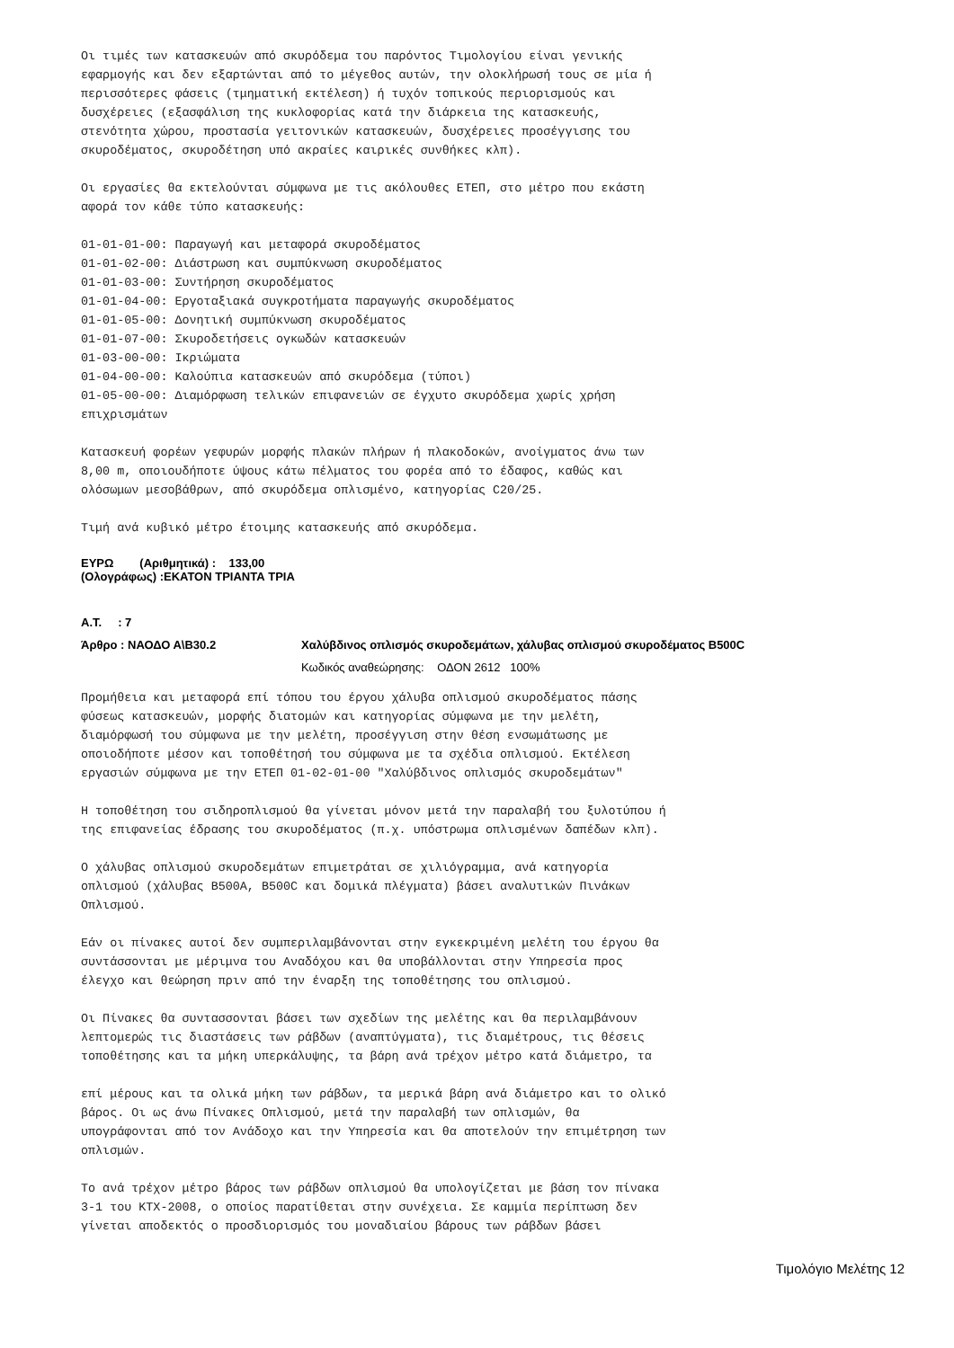Οι τιμές των κατασκευών από σκυρόδεμα του παρόντος Τιμολογίου είναι γενικής εφαρμογής και δεν εξαρτώνται από το μέγεθος αυτών, την ολοκλήρωσή τους σε μία ή περισσότερες φάσεις (τμηματική εκτέλεση) ή τυχόν τοπικούς περιορισμούς και δυσχέρειες (εξασφάλιση της κυκλοφορίας κατά την διάρκεια της κατασκευής, στενότητα χώρου, προστασία γειτονικών κατασκευών, δυσχέρειες προσέγγισης του σκυροδέματος, σκυροδέτηση υπό ακραίες καιρικές συνθήκες κλπ).
Οι εργασίες θα εκτελούνται σύμφωνα με τις ακόλουθες ΕΤΕΠ, στο μέτρο που εκάστη αφορά τον κάθε τύπο κατασκευής:
01-01-01-00: Παραγωγή και μεταφορά σκυροδέματος 01-01-02-00: Διάστρωση και συμπύκνωση σκυροδέματος 01-01-03-00: Συντήρηση σκυροδέματος 01-01-04-00: Εργοταξιακά συγκροτήματα παραγωγής σκυροδέματος 01-01-05-00: Δονητική συμπύκνωση σκυροδέματος 01-01-07-00: Σκυροδετήσεις ογκωδών κατασκευών 01-03-00-00: Ικριώματα 01-04-00-00: Καλούπια κατασκευών από σκυρόδεμα (τύποι) 01-05-00-00: Διαμόρφωση τελικών επιφανειών σε έγχυτο σκυρόδεμα χωρίς χρήση επιχρισμάτων
Κατασκευή φορέων γεφυρών μορφής πλακών πλήρων ή πλακοδοκών, ανοίγματος άνω των 8,00 m, οποιουδήποτε ύψους κάτω πέλματος του φορέα από το έδαφος, καθώς και ολόσωμων μεσοβάθρων, από σκυρόδεμα οπλισμένο, κατηγορίας C20/25.
Τιμή ανά κυβικό μέτρο έτοιμης κατασκευής από σκυρόδεμα.
ΕΥΡΩ (Αριθμητικά) : 133,00
(Ολογράφως) :ΕΚΑΤΟΝ ΤΡΙΑΝΤΑ ΤΡΙΑ
A.T. : 7
Άρθρο : ΝΑΟΔΟ Α\Β30.2 Χαλύβδινος οπλισμός σκυροδεμάτων, χάλυβας οπλισμού σκυροδέματος B500C
Κωδικός αναθεώρησης: ΟΔΟΝ 2612 100%
Προμήθεια και μεταφορά επί τόπου του έργου χάλυβα οπλισμού σκυροδέματος πάσης φύσεως κατασκευών, μορφής διατομών και κατηγορίας σύμφωνα με την μελέτη, διαμόρφωσή του σύμφωνα με την μελέτη, προσέγγιση στην θέση ενσωμάτωσης με οποιοδήποτε μέσον και τοποθέτησή του σύμφωνα με τα σχέδια οπλισμού. Εκτέλεση εργασιών σύμφωνα με την ΕΤΕΠ 01-02-01-00 "Χαλύβδινος οπλισμός σκυροδεμάτων"
Η τοποθέτηση του σιδηροπλισμού θα γίνεται μόνον μετά την παραλαβή του ξυλοτύπου ή της επιφανείας έδρασης του σκυροδέματος (π.χ. υπόστρωμα οπλισμένων δαπέδων κλπ).
Ο χάλυβας οπλισμού σκυροδεμάτων επιμετράται σε χιλιόγραμμα, ανά κατηγορία οπλισμού (χάλυβας B500A, B500C και δομικά πλέγματα) βάσει αναλυτικών Πινάκων Οπλισμού.
Εάν οι πίνακες αυτοί δεν συμπεριλαμβάνονται στην εγκεκριμένη μελέτη του έργου θα συντάσσονται με μέριμνα του Αναδόχου και θα υποβάλλονται στην Υπηρεσία προς έλεγχο και θεώρηση πριν από την έναρξη της τοποθέτησης του οπλισμού.
Οι Πίνακες θα συντασσονται βάσει των σχεδίων της μελέτης και θα περιλαμβάνουν λεπτομερώς τις διαστάσεις των ράβδων (αναπτύγματα), τις διαμέτρους, τις θέσεις τοποθέτησης και τα μήκη υπερκάλυψης, τα βάρη ανά τρέχον μέτρο κατά διάμετρο, τα
επί μέρους και τα ολικά μήκη των ράβδων, τα μερικά βάρη ανά διάμετρο και το ολικό βάρος. Οι ως άνω Πίνακες Οπλισμού, μετά την παραλαβή των οπλισμών, θα υπογράφονται από τον Ανάδοχο και την Υπηρεσία και θα αποτελούν την επιμέτρηση των οπλισμών.
Το ανά τρέχον μέτρο βάρος των ράβδων οπλισμού θα υπολογίζεται με βάση τον πίνακα 3-1 του ΚΤΧ-2008, ο οποίος παρατίθεται στην συνέχεια. Σε καμμία περίπτωση δεν γίνεται αποδεκτός ο προσδιορισμός του μοναδιαίου βάρους των ράβδων βάσει
Τιμολόγιο Μελέτης 12